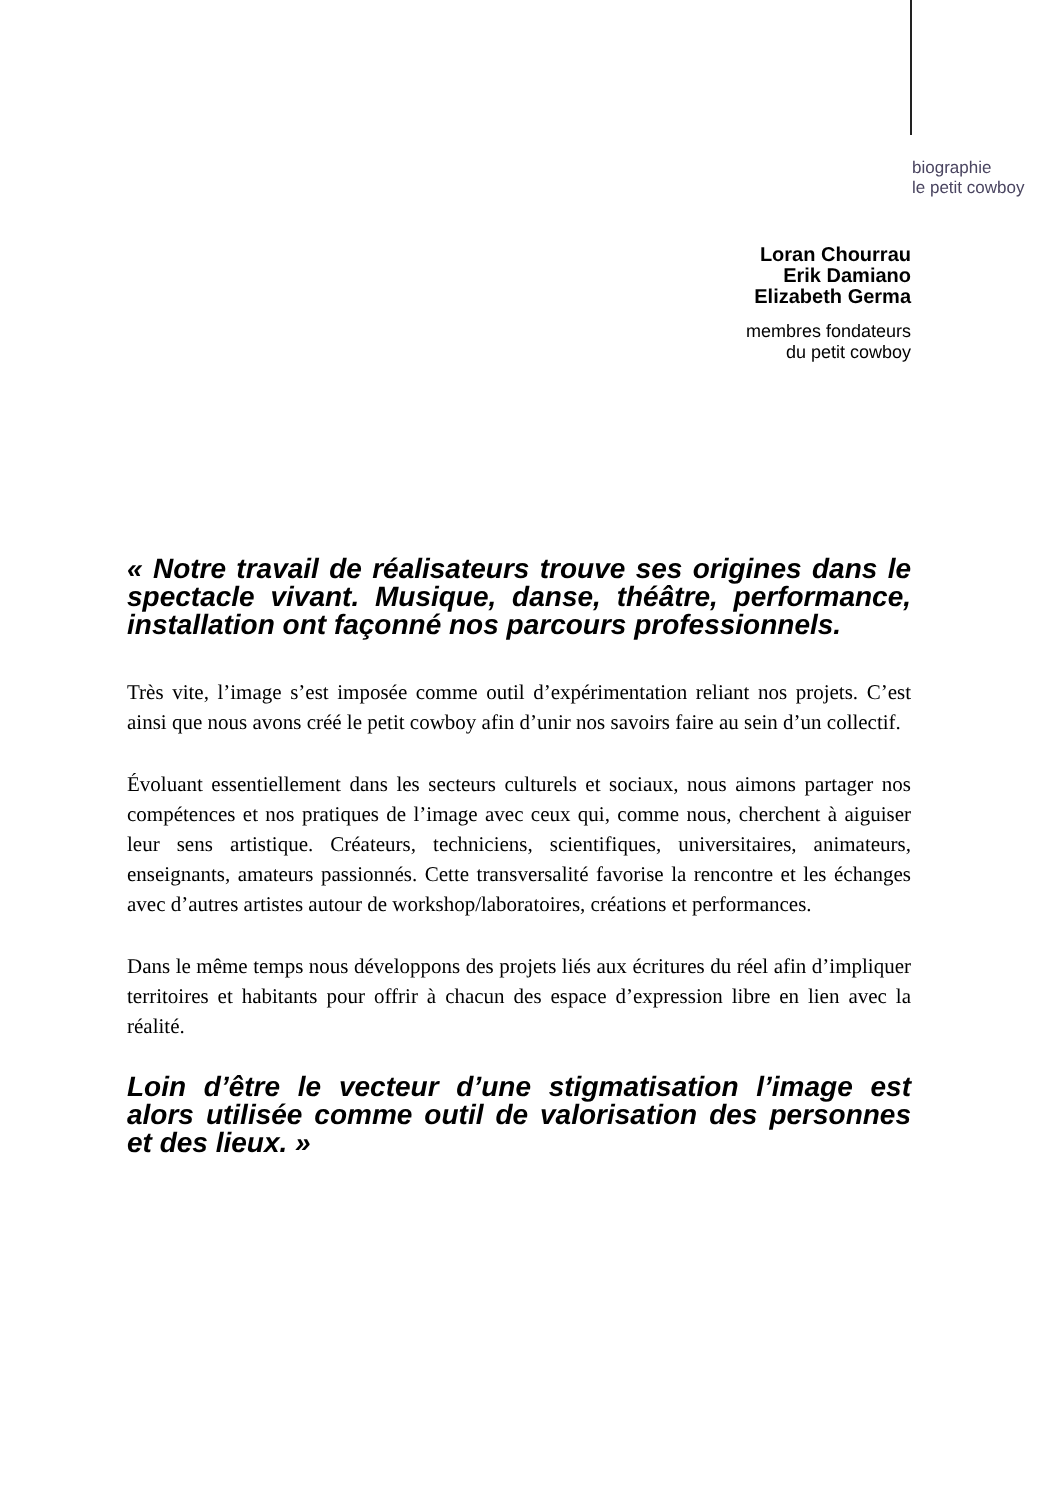biographie
le petit cowboy
Loran Chourrau
Erik Damiano
Elizabeth Germa
membres fondateurs
du petit cowboy
« Notre travail de réalisateurs trouve ses origines dans le spectacle vivant. Musique, danse, théâtre, performance, installation ont façonné nos parcours professionnels.
Très vite, l’image s’est imposée comme outil d’expérimentation reliant nos projets. C’est ainsi que nous avons créé le petit cowboy afin d’unir nos savoirs faire au sein d’un collectif.
Évoluant essentiellement dans les secteurs culturels et sociaux, nous aimons partager nos compétences et nos pratiques de l’image avec ceux qui, comme nous, cherchent à aiguiser leur sens artistique. Créateurs, techniciens, scientifiques, universitaires, animateurs, enseignants, amateurs passionnés. Cette transversalité favorise la rencontre et les échanges avec d’autres artistes autour de workshop/laboratoires, créations et performances.
Dans le même temps nous développons des projets liés aux écritures du réel afin d’impliquer territoires et habitants pour offrir à chacun des espace d’expression libre en lien avec la réalité.
Loin d’être le vecteur d’une stigmatisation l’image est alors utilisée comme outil de valorisation des personnes et des lieux. »